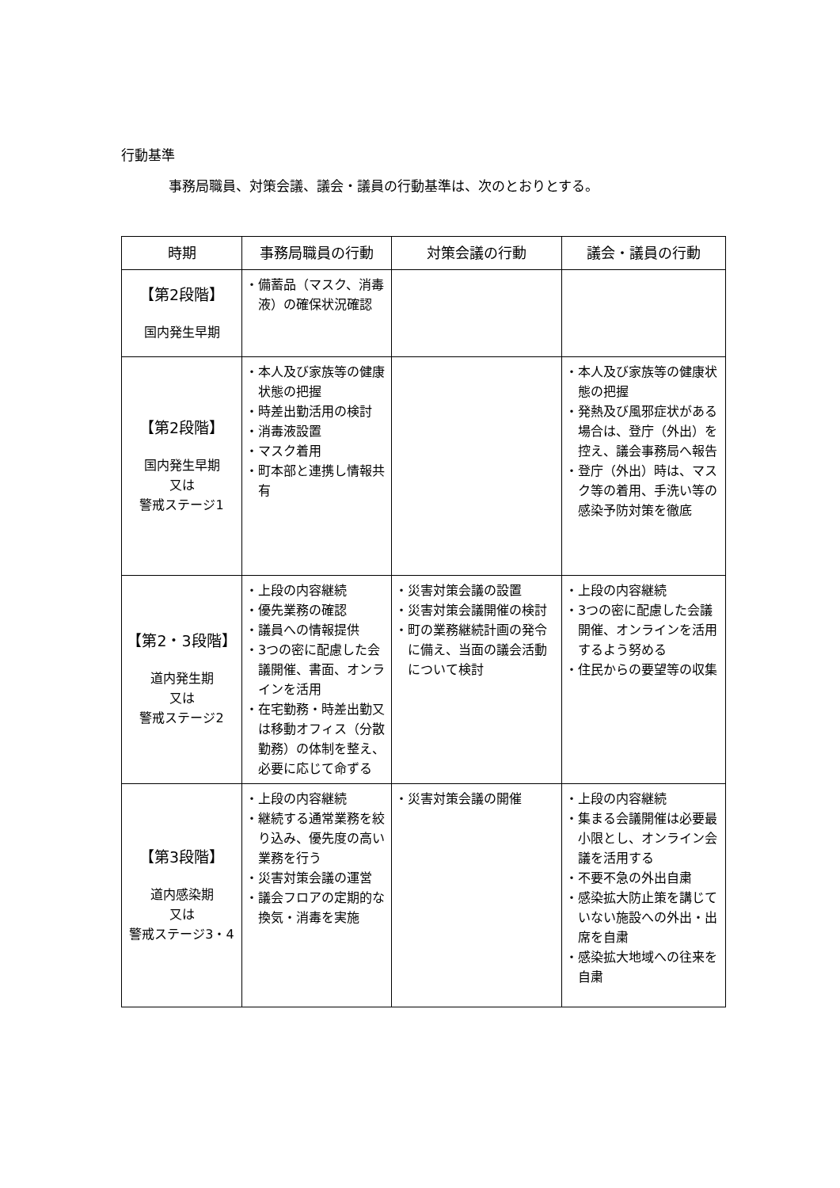行動基準
事務局職員、対策会議、議会・議員の行動基準は、次のとおりとする。
| 時期 | 事務局職員の行動 | 対策会議の行動 | 議会・議員の行動 |
| --- | --- | --- | --- |
| 【第2段階】 国内発生早期 | ・備蓄品（マスク、消毒液）の確保状況確認 | | |
| 【第2段階】 国内発生早期 又は 警戒ステージ1 | ・本人及び家族等の健康状態の把握 ・時差出勤活用の検討 ・消毒液設置 ・マスク着用 ・町本部と連携し情報共有 | | ・本人及び家族等の健康状態の把握 ・発熱及び風邪症状がある場合は、登庁（外出）を控え、議会事務局へ報告 ・登庁（外出）時は、マスク等の着用、手洗い等の感染予防対策を徹底 |
| 【第2・3段階】 道内発生期 又は 警戒ステージ2 | ・上段の内容継続 ・優先業務の確認 ・議員への情報提供 ・3つの密に配慮した会議開催、書面、オンラインを活用 ・在宅勤務・時差出勤又は移動オフィス（分散勤務）の体制を整え、必要に応じて命ずる | ・災害対策会議の設置 ・災害対策会議開催の検討 ・町の業務継続計画の発令に備え、当面の議会活動について検討 | ・上段の内容継続 ・3つの密に配慮した会議開催、オンラインを活用するよう努める ・住民からの要望等の収集 |
| 【第3段階】 道内感染期 又は 警戒ステージ3・4 | ・上段の内容継続 ・継続する通常業務を絞り込み、優先度の高い業務を行う ・災害対策会議の運営 ・議会フロアの定期的な換気・消毒を実施 | ・災害対策会議の開催 | ・上段の内容継続 ・集まる会議開催は必要最小限とし、オンライン会議を活用する ・不要不急の外出自粛 ・感染拡大防止策を講じていない施設への外出・出席を自粛 ・感染拡大地域への往来を自粛 |